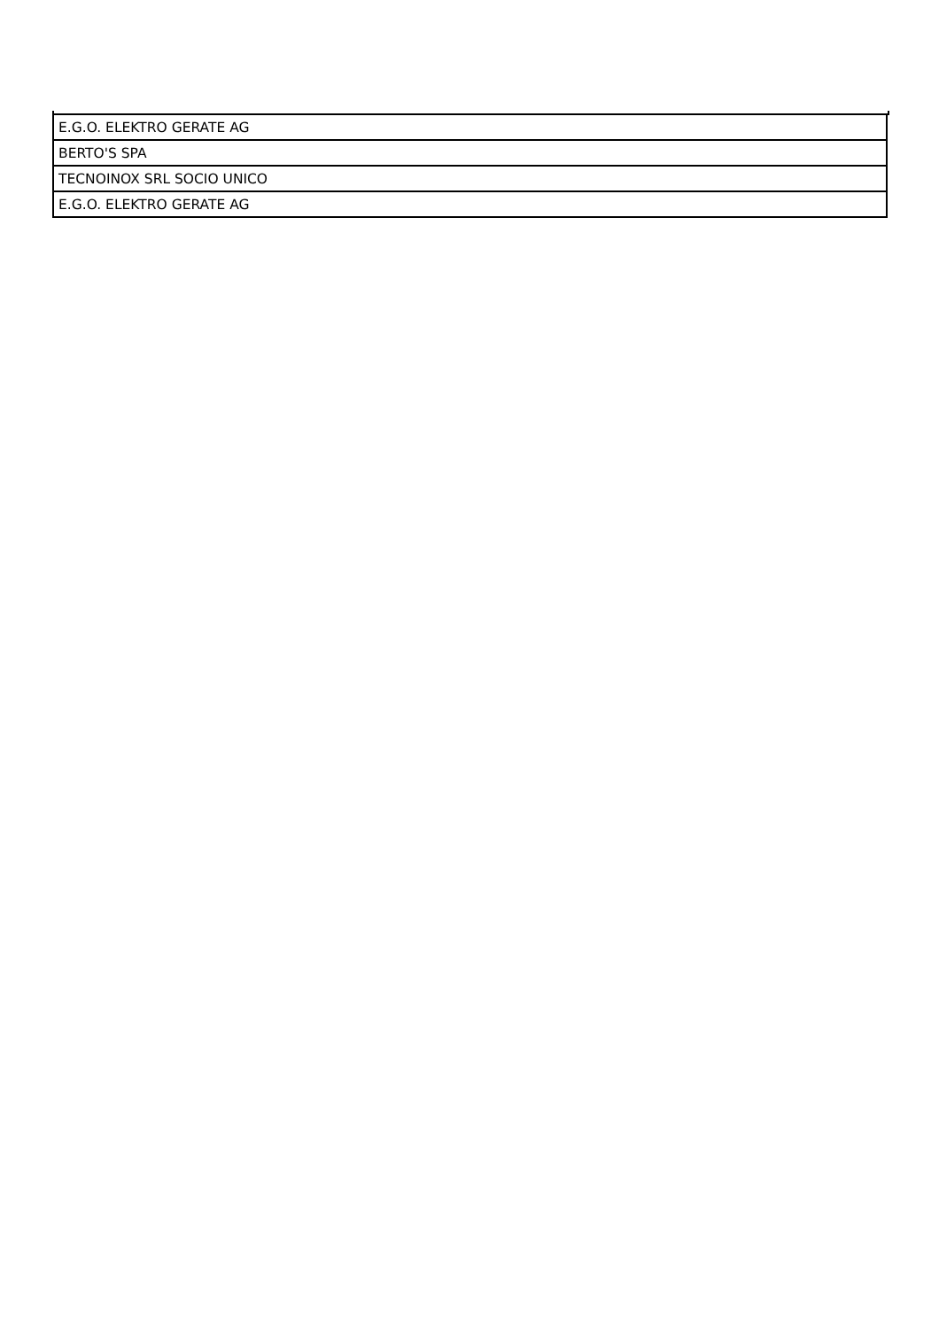| E.G.O. ELEKTRO GERATE AG |
| BERTO'S SPA |
| TECNOINOX SRL SOCIO UNICO |
| E.G.O. ELEKTRO GERATE AG |